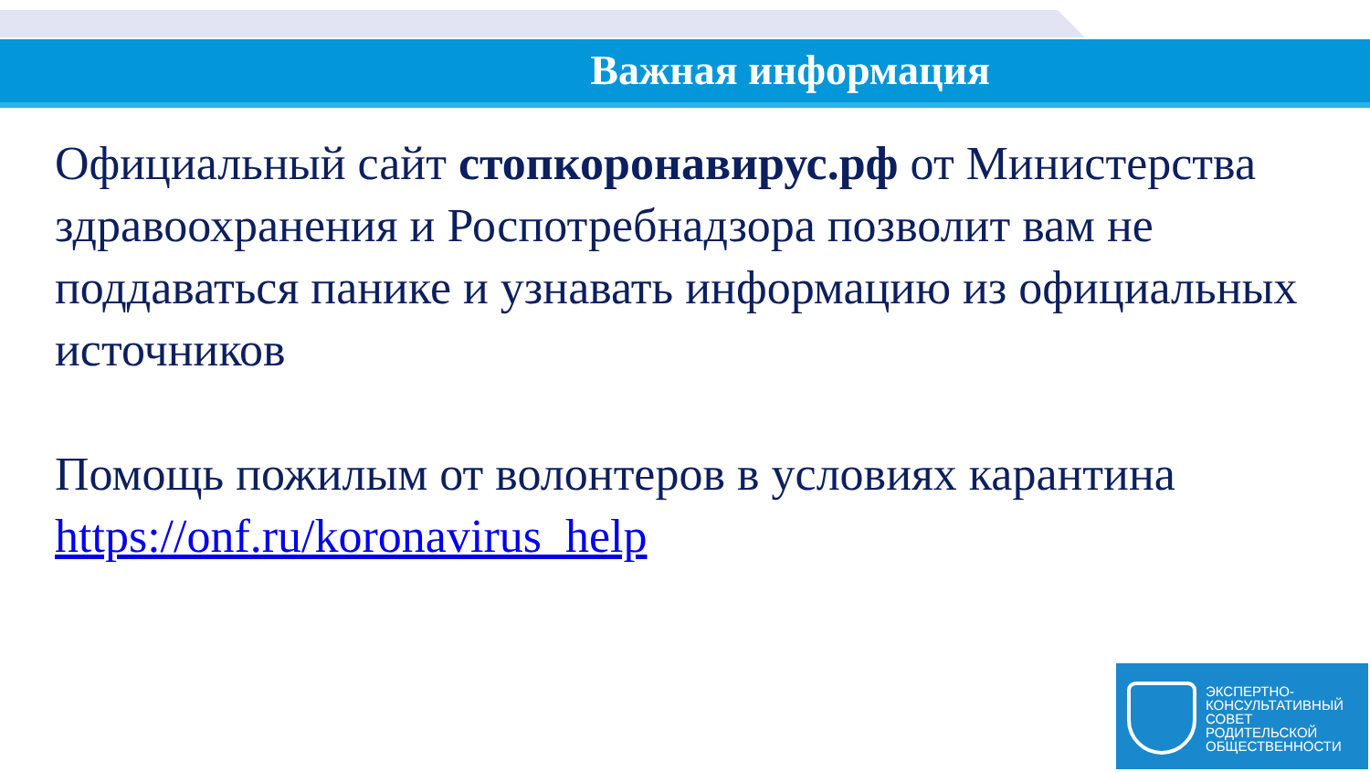Важная информация
Официальный сайт стопкоронавирус.рф от Министерства здравоохранения и Роспотребнадзора позволит вам не поддаваться панике и узнавать информацию из официальных источников
Помощь пожилым от волонтеров в условиях карантина
https://onf.ru/koronavirus_help
ЭКСПЕРТНО-
КОНСУЛЬТАТИВНЫЙ
СОВЕТ
РОДИТЕЛЬСКОЙ
ОБЩЕСТВЕННОСТИ